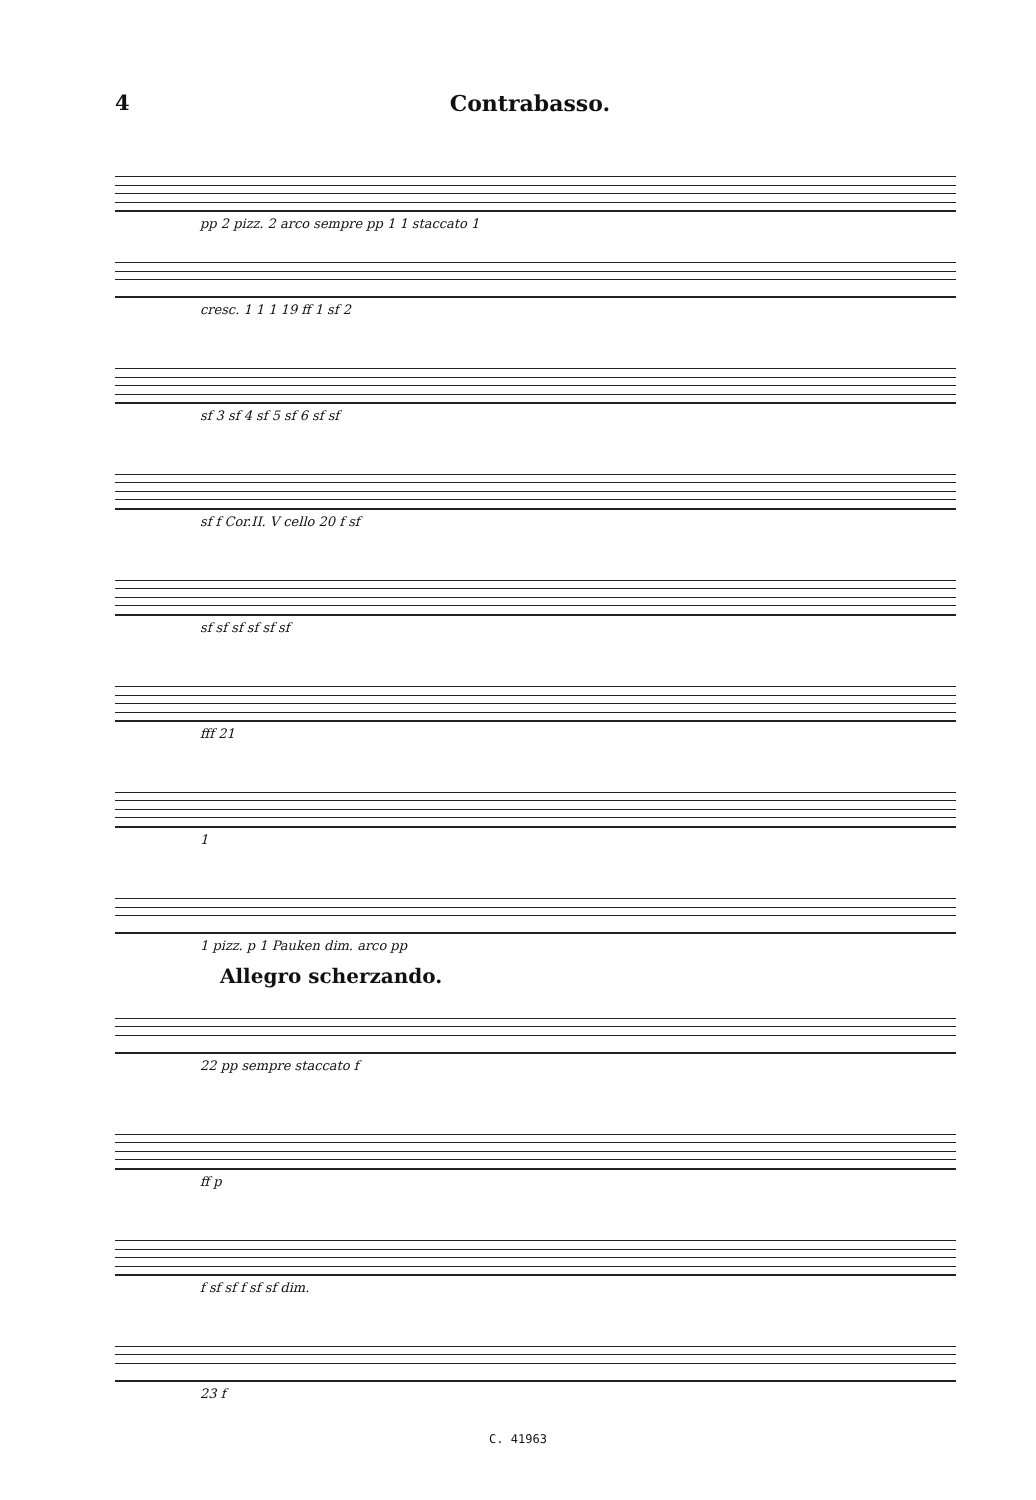4 Contrabasso.
pp 2 pizz. 2 arco sempre pp 1 1 staccato 1
cresc. 1 1 1 19 ff 1 sf 2
sf 3 sf 4 sf 5 sf 6 sf sf
sf f Cor.II. V cello 20 f sf
sf sf sf sf sf sf
fff 21
1
1 pizz. p 1 Pauken dim. arco pp
Allegro scherzando.
22 pp sempre staccato f
ff p
f sf sf f sf sf dim.
23 f
C. 41963